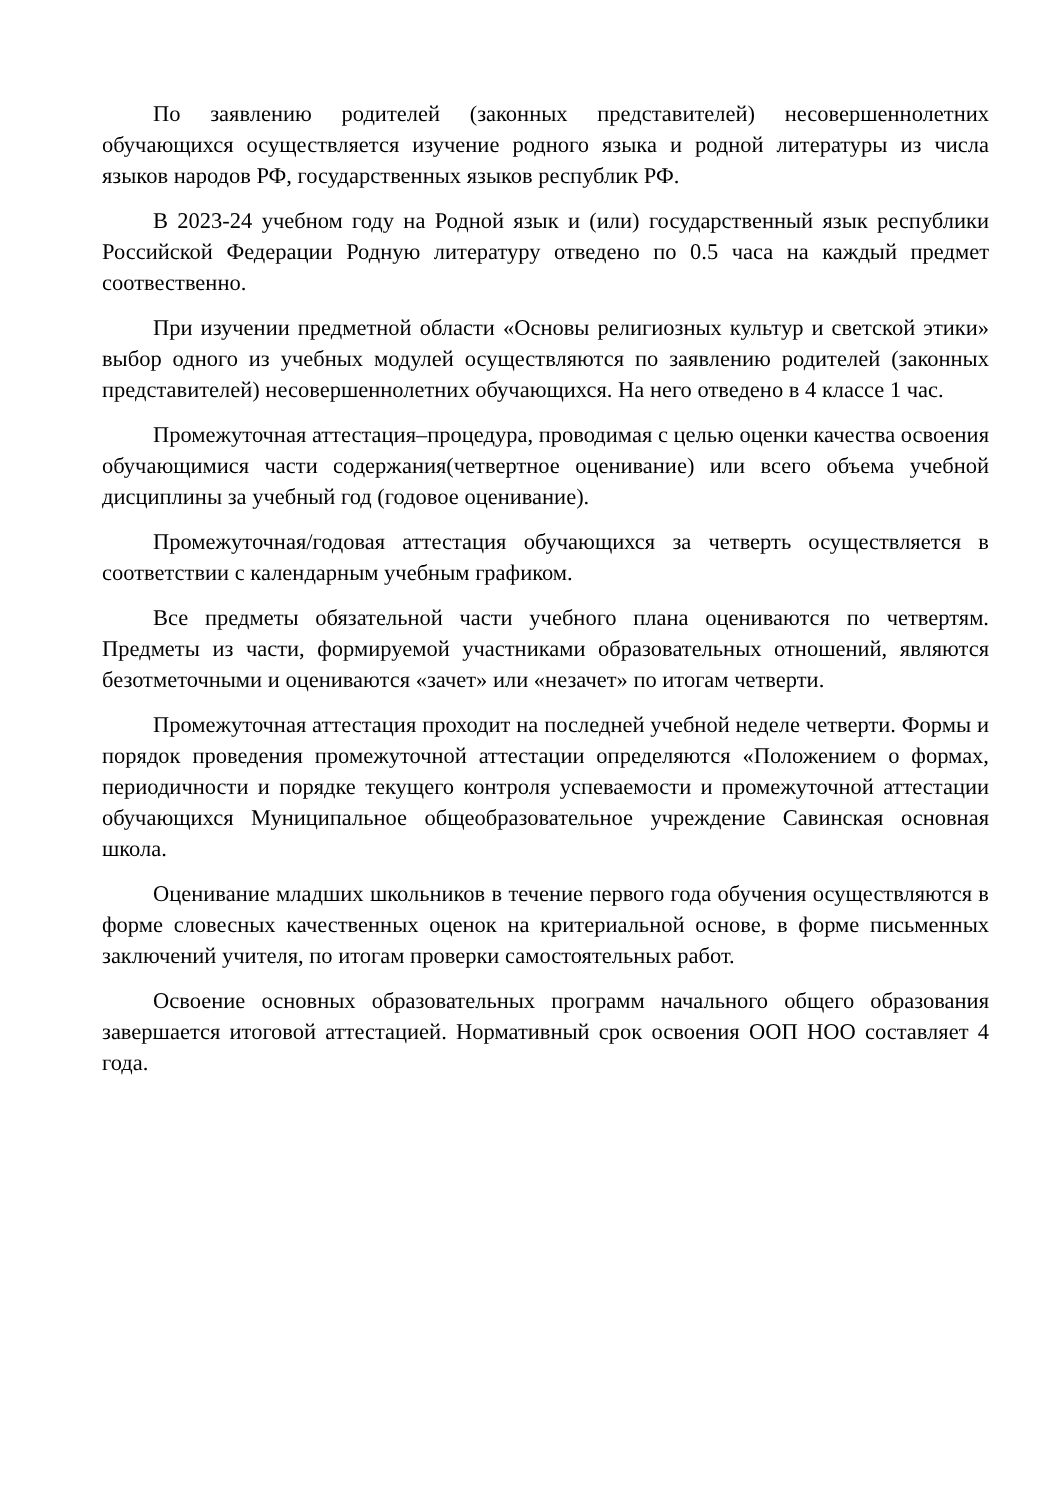По заявлению родителей (законных представителей) несовершеннолетних обучающихся осуществляется изучение родного языка и родной литературы из числа языков народов РФ, государственных языков республик РФ.
В 2023-24 учебном году на Родной язык и (или) государственный язык республики Российской Федерации Родную литературу отведено по 0.5 часа на каждый предмет соотвественно.
При изучении предметной области «Основы религиозных культур и светской этики» выбор одного из учебных модулей осуществляются по заявлению родителей (законных представителей) несовершеннолетних обучающихся. На него отведено в 4 классе 1 час.
Промежуточная аттестация–процедура, проводимая с целью оценки качества освоения обучающимися части содержания(четвертное оценивание) или всего объема учебной дисциплины за учебный год (годовое оценивание).
Промежуточная/годовая аттестация обучающихся за четверть осуществляется в соответствии с календарным учебным графиком.
Все предметы обязательной части учебного плана оцениваются по четвертям. Предметы из части, формируемой участниками образовательных отношений, являются безотметочными и оцениваются «зачет» или «незачет» по итогам четверти.
Промежуточная аттестация проходит на последней учебной неделе четверти. Формы и порядок проведения промежуточной аттестации определяются «Положением о формах, периодичности и порядке текущего контроля успеваемости и промежуточной аттестации обучающихся Муниципальное общеобразовательное учреждение Савинская основная школа.
Оценивание младших школьников в течение первого года обучения осуществляются в форме словесных качественных оценок на критериальной основе, в форме письменных заключений учителя, по итогам проверки самостоятельных работ.
Освоение основных образовательных программ начального общего образования завершается итоговой аттестацией. Нормативный срок освоения ООП НОО составляет 4 года.